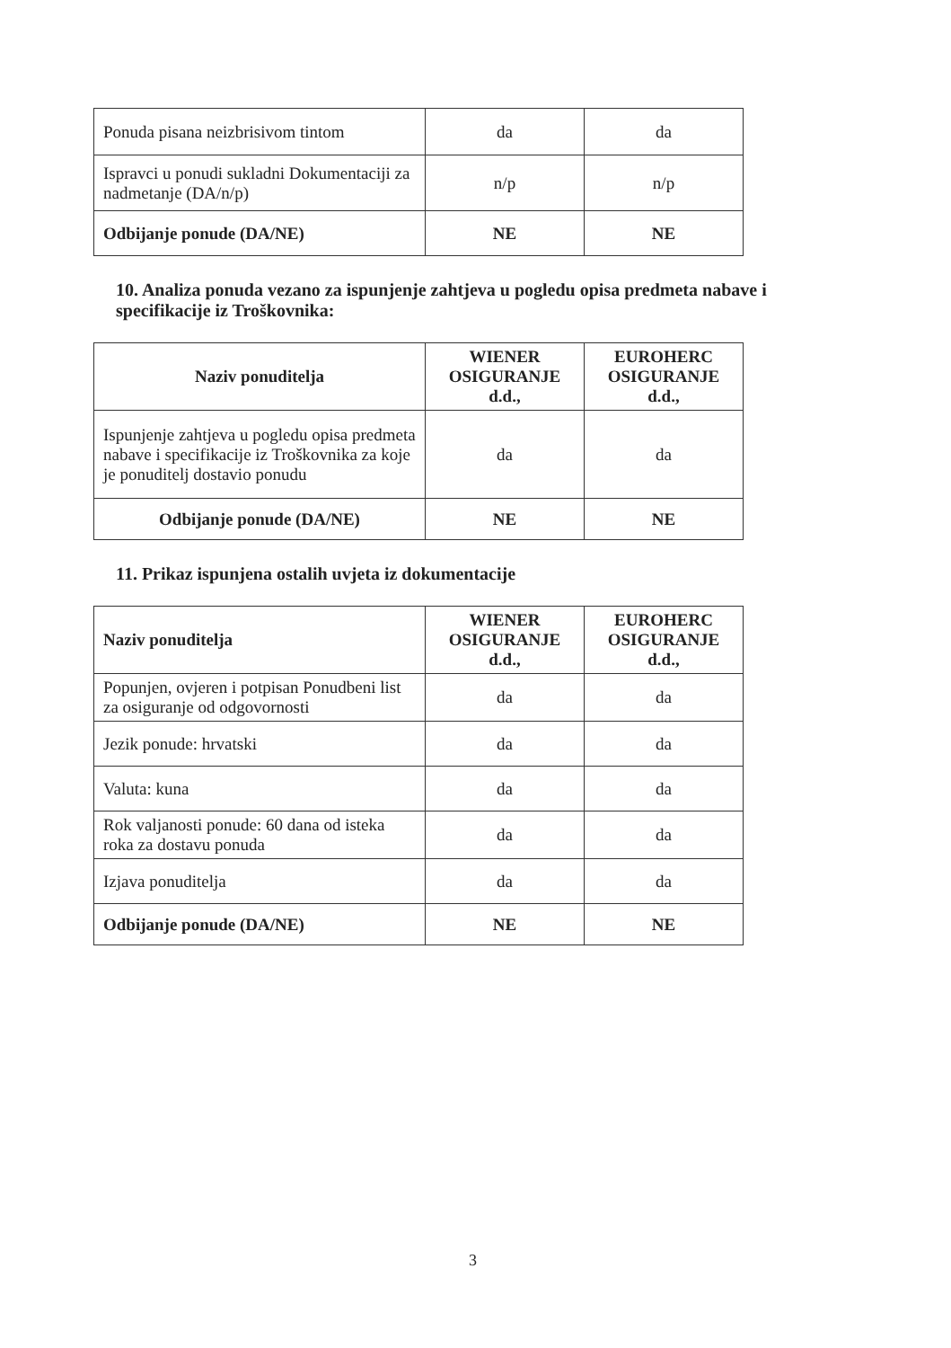| Ponuda pisana neizbrisivom tintom | da | da |
| Ispravci u ponudi sukladni Dokumentaciji za nadmetanje (DA/n/p) | n/p | n/p |
| Odbijanje ponude (DA/NE) | NE | NE |
10. Analiza ponuda vezano za ispunjenje zahtjeva u pogledu opisa predmeta nabave i specifikacije iz Troškovnika:
| Naziv ponuditelja | WIENER OSIGURANJE d.d., | EUROHERC OSIGURANJE d.d., |
| --- | --- | --- |
| Ispunjenje zahtjeva u pogledu opisa predmeta nabave i specifikacije iz Troškovnika za koje je ponuditelj dostavio ponudu | da | da |
| Odbijanje ponude (DA/NE) | NE | NE |
11. Prikaz ispunjena ostalih uvjeta iz dokumentacije
| Naziv ponuditelja | WIENER OSIGURANJE d.d., | EUROHERC OSIGURANJE d.d., |
| --- | --- | --- |
| Popunjen, ovjeren i potpisan Ponudbeni list za osiguranje od odgovornosti | da | da |
| Jezik ponude: hrvatski | da | da |
| Valuta: kuna | da | da |
| Rok valjanosti ponude: 60 dana od isteka roka za dostavu ponuda | da | da |
| Izjava ponuditelja | da | da |
| Odbijanje ponude (DA/NE) | NE | NE |
3